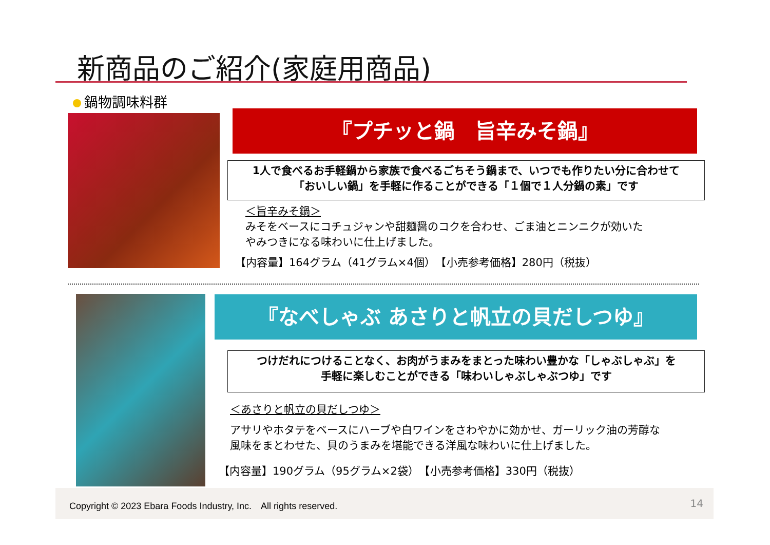新商品のご紹介(家庭用商品)
鍋物調味料群
『プチッと鍋　旨辛みそ鍋』
1人で食べるお手軽鍋から家族で食べるごちそう鍋まで、いつでも作りたい分に合わせて
「おいしい鍋」を手軽に作ることができる「１個で１人分鍋の素」です
＜旨辛みそ鍋＞
みそをベースにコチュジャンや甜麺醤のコクを合わせ、ごま油とニンニクが効いた
やみつきになる味わいに仕上げました。
【内容量】164グラム（41グラム×4個）　【小売参考価格】280円（税抜）
『なべしゃぶ あさりと帆立の貝だしつゆ』
つけだれにつけることなく、お肉がうまみをまとった味わい豊かな「しゃぶしゃぶ」を
手軽に楽しむことができる「味わいしゃぶしゃぶつゆ」です
＜あさりと帆立の貝だしつゆ＞
アサリやホタテをベースにハーブや白ワインをさわやかに効かせ、ガーリック油の芳醇な
風味をまとわせた、貝のうまみを堪能できる洋風な味わいに仕上げました。
【内容量】190グラム（95グラム×2袋）　【小売参考価格】330円（税抜）
Copyright © 2023 Ebara Foods Industry, Inc.　All rights reserved.
14